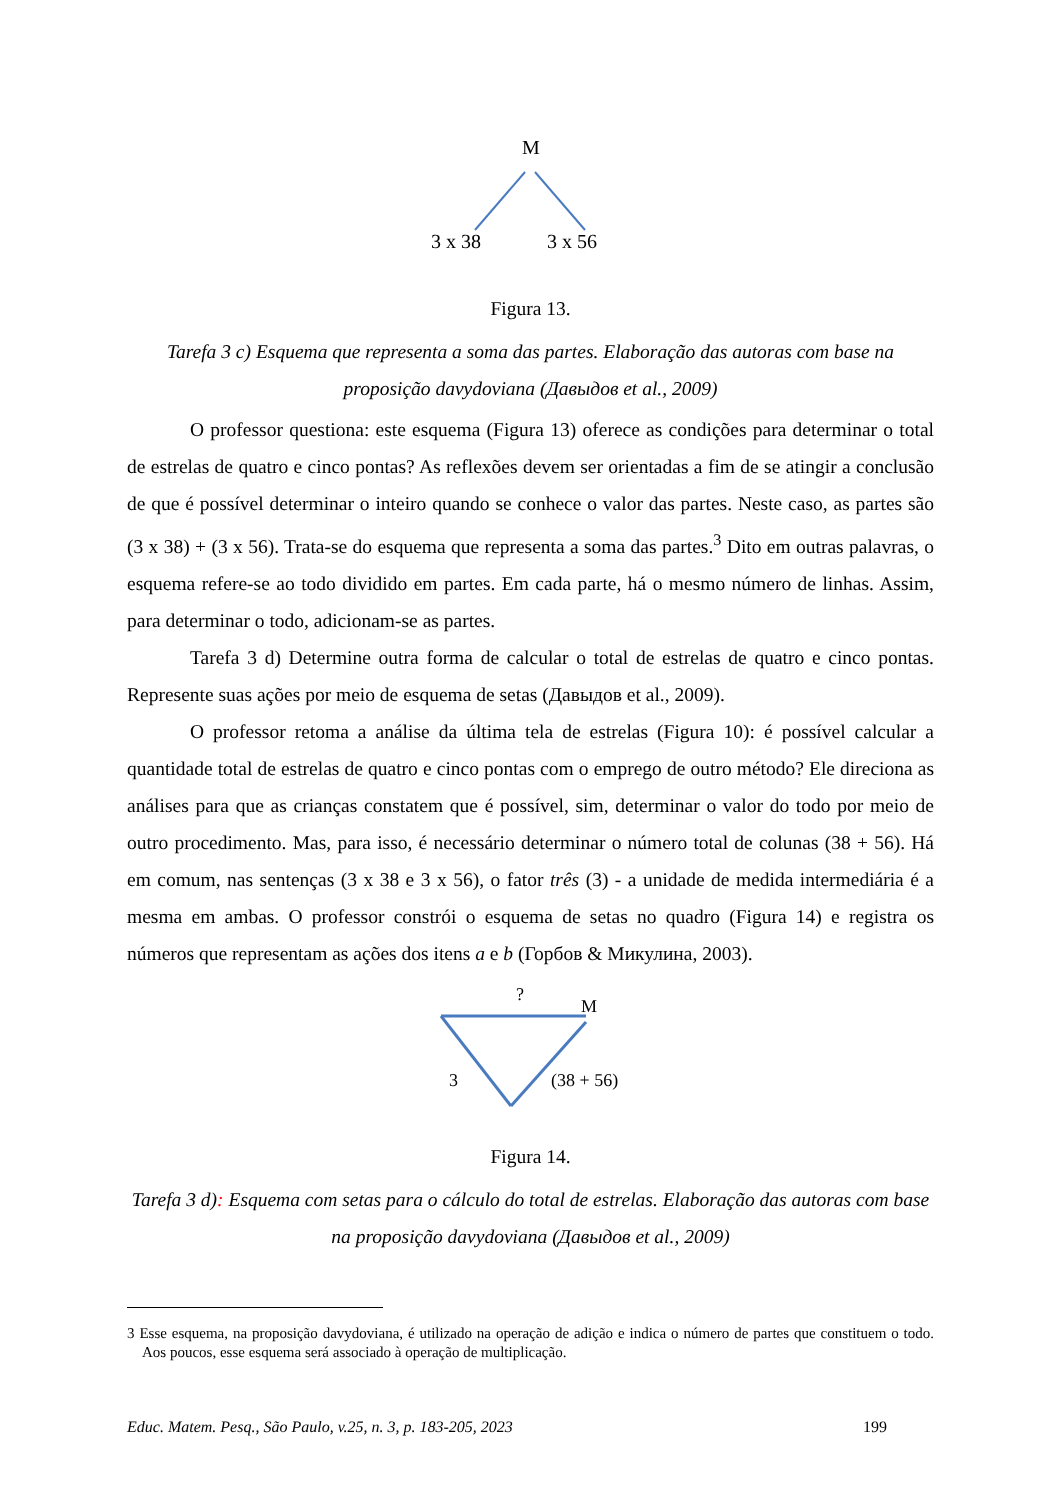M
3 x 38
3 x 56
Figura 13.
Tarefa 3 c) Esquema que representa a soma das partes. Elaboração das autoras com base na proposição davydoviana (Давыдов et al., 2009)
O professor questiona: este esquema (Figura 13) oferece as condições para determinar o total de estrelas de quatro e cinco pontas? As reflexões devem ser orientadas a fim de se atingir a conclusão de que é possível determinar o inteiro quando se conhece o valor das partes. Neste caso, as partes são (3 x 38) + (3 x 56). Trata-se do esquema que representa a soma das partes.<sup>3</sup> Dito em outras palavras, o esquema refere-se ao todo dividido em partes. Em cada parte, há o mesmo número de linhas. Assim, para determinar o todo, adicionam-se as partes.
Tarefa 3 d) Determine outra forma de calcular o total de estrelas de quatro e cinco pontas. Represente suas ações por meio de esquema de setas (Давыдов et al., 2009).
O professor retoma a análise da última tela de estrelas (Figura 10): é possível calcular a quantidade total de estrelas de quatro e cinco pontas com o emprego de outro método? Ele direciona as análises para que as crianças constatem que é possível, sim, determinar o valor do todo por meio de outro procedimento. Mas, para isso, é necessário determinar o número total de colunas (38 + 56). Há em comum, nas sentenças (3 x 38 e 3 x 56), o fator três (3) - a unidade de medida intermediária é a mesma em ambas. O professor constrói o esquema de setas no quadro (Figura 14) e registra os números que representam as ações dos itens a e b (Горбов & Микулина, 2003).
?
M
3
(38 + 56)
Figura 14.
Tarefa 3 d): Esquema com setas para o cálculo do total de estrelas. Elaboração das autoras com base na proposição davydoviana (Давыдов et al., 2009)
3 Esse esquema, na proposição davydoviana, é utilizado na operação de adição e indica o número de partes que constituem o todo. Aos poucos, esse esquema será associado à operação de multiplicação.
Educ. Matem. Pesq., São Paulo, v.25, n. 3, p. 183-205, 2023 199